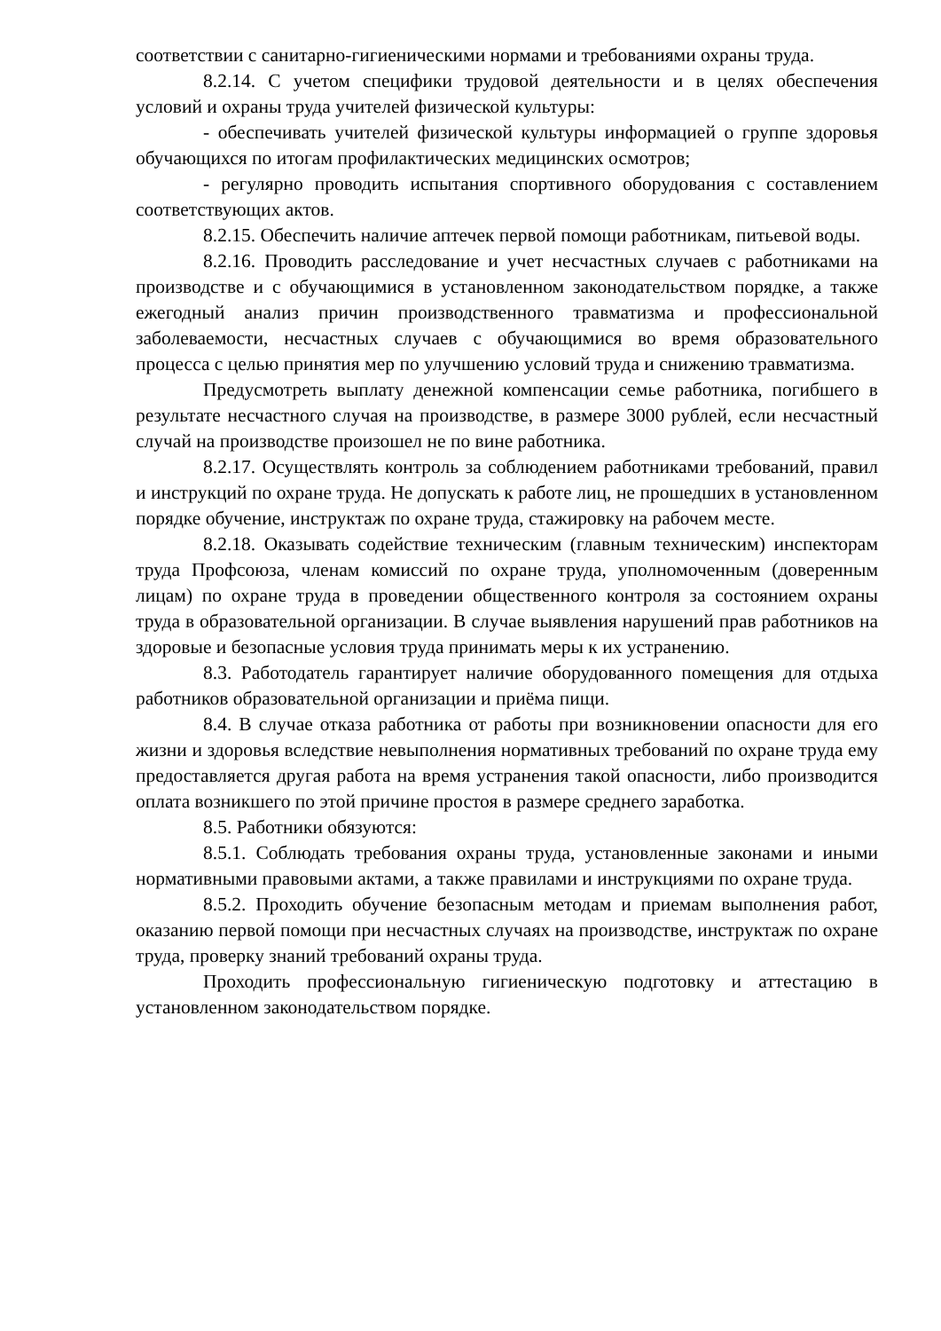соответствии с санитарно-гигиеническими нормами и требованиями охраны труда.
8.2.14. С учетом специфики трудовой деятельности и в целях обеспечения условий и охраны труда учителей физической культуры:
- обеспечивать учителей физической культуры информацией о группе здоровья обучающихся по итогам профилактических медицинских осмотров;
- регулярно проводить испытания спортивного оборудования с составлением соответствующих актов.
8.2.15. Обеспечить наличие аптечек первой помощи работникам, питьевой воды.
8.2.16. Проводить расследование и учет несчастных случаев с работниками на производстве и с обучающимися в установленном законодательством порядке, а также ежегодный анализ причин производственного травматизма и профессиональной заболеваемости, несчастных случаев с обучающимися во время образовательного процесса с целью принятия мер по улучшению условий труда и снижению травматизма.
Предусмотреть выплату денежной компенсации семье работника, погибшего в результате несчастного случая на производстве, в размере 3000 рублей, если несчастный случай на производстве произошел не по вине работника.
8.2.17. Осуществлять контроль за соблюдением работниками требований, правил и инструкций по охране труда. Не допускать к работе лиц, не прошедших в установленном порядке обучение, инструктаж по охране труда, стажировку на рабочем месте.
8.2.18. Оказывать содействие техническим (главным техническим) инспекторам труда Профсоюза, членам комиссий по охране труда, уполномоченным (доверенным лицам) по охране труда в проведении общественного контроля за состоянием охраны труда в образовательной организации. В случае выявления нарушений прав работников на здоровые и безопасные условия труда принимать меры к их устранению.
8.3. Работодатель гарантирует наличие оборудованного помещения для отдыха работников образовательной организации и приёма пищи.
8.4. В случае отказа работника от работы при возникновении опасности для его жизни и здоровья вследствие невыполнения нормативных требований по охране труда ему предоставляется другая работа на время устранения такой опасности, либо производится оплата возникшего по этой причине простоя в размере среднего заработка.
8.5. Работники обязуются:
8.5.1. Соблюдать требования охраны труда, установленные законами и иными нормативными правовыми актами, а также правилами и инструкциями по охране труда.
8.5.2. Проходить обучение безопасным методам и приемам выполнения работ, оказанию первой помощи при несчастных случаях на производстве, инструктаж по охране труда, проверку знаний требований охраны труда.
Проходить профессиональную гигиеническую подготовку и аттестацию в установленном законодательством порядке.